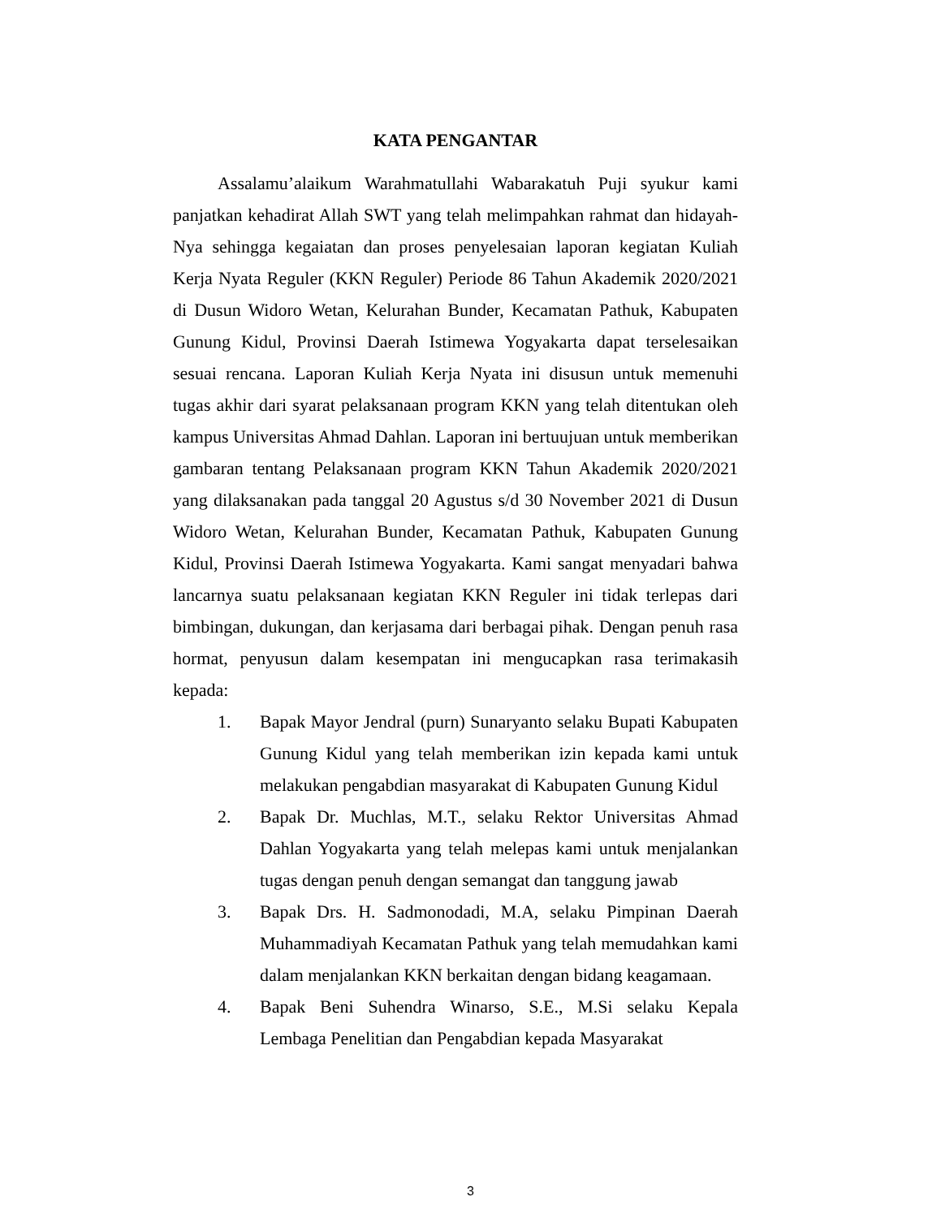KATA PENGANTAR
Assalamu’alaikum Warahmatullahi Wabarakatuh Puji syukur kami panjatkan kehadirat Allah SWT yang telah melimpahkan rahmat dan hidayah-Nya sehingga kegaiatan dan proses penyelesaian laporan kegiatan Kuliah Kerja Nyata Reguler (KKN Reguler) Periode 86 Tahun Akademik 2020/2021 di Dusun Widoro Wetan, Kelurahan Bunder, Kecamatan Pathuk, Kabupaten Gunung Kidul, Provinsi Daerah Istimewa Yogyakarta dapat terselesaikan sesuai rencana. Laporan Kuliah Kerja Nyata ini disusun untuk memenuhi tugas akhir dari syarat pelaksanaan program KKN yang telah ditentukan oleh kampus Universitas Ahmad Dahlan. Laporan ini bertuujuan untuk memberikan gambaran tentang Pelaksanaan program KKN Tahun Akademik 2020/2021 yang dilaksanakan pada tanggal 20 Agustus s/d 30 November 2021 di Dusun Widoro Wetan, Kelurahan Bunder, Kecamatan Pathuk, Kabupaten Gunung Kidul, Provinsi Daerah Istimewa Yogyakarta. Kami sangat menyadari bahwa lancarnya suatu pelaksanaan kegiatan KKN Reguler ini tidak terlepas dari bimbingan, dukungan, dan kerjasama dari berbagai pihak. Dengan penuh rasa hormat, penyusun dalam kesempatan ini mengucapkan rasa terimakasih kepada:
1. Bapak Mayor Jendral (purn) Sunaryanto selaku Bupati Kabupaten Gunung Kidul yang telah memberikan izin kepada kami untuk melakukan pengabdian masyarakat di Kabupaten Gunung Kidul
2. Bapak Dr. Muchlas, M.T., selaku Rektor Universitas Ahmad Dahlan Yogyakarta yang telah melepas kami untuk menjalankan tugas dengan penuh dengan semangat dan tanggung jawab
3. Bapak Drs. H. Sadmonodadi, M.A, selaku Pimpinan Daerah Muhammadiyah Kecamatan Pathuk yang telah memudahkan kami dalam menjalankan KKN berkaitan dengan bidang keagamaan.
4. Bapak Beni Suhendra Winarso, S.E., M.Si selaku Kepala Lembaga Penelitian dan Pengabdian kepada Masyarakat
3